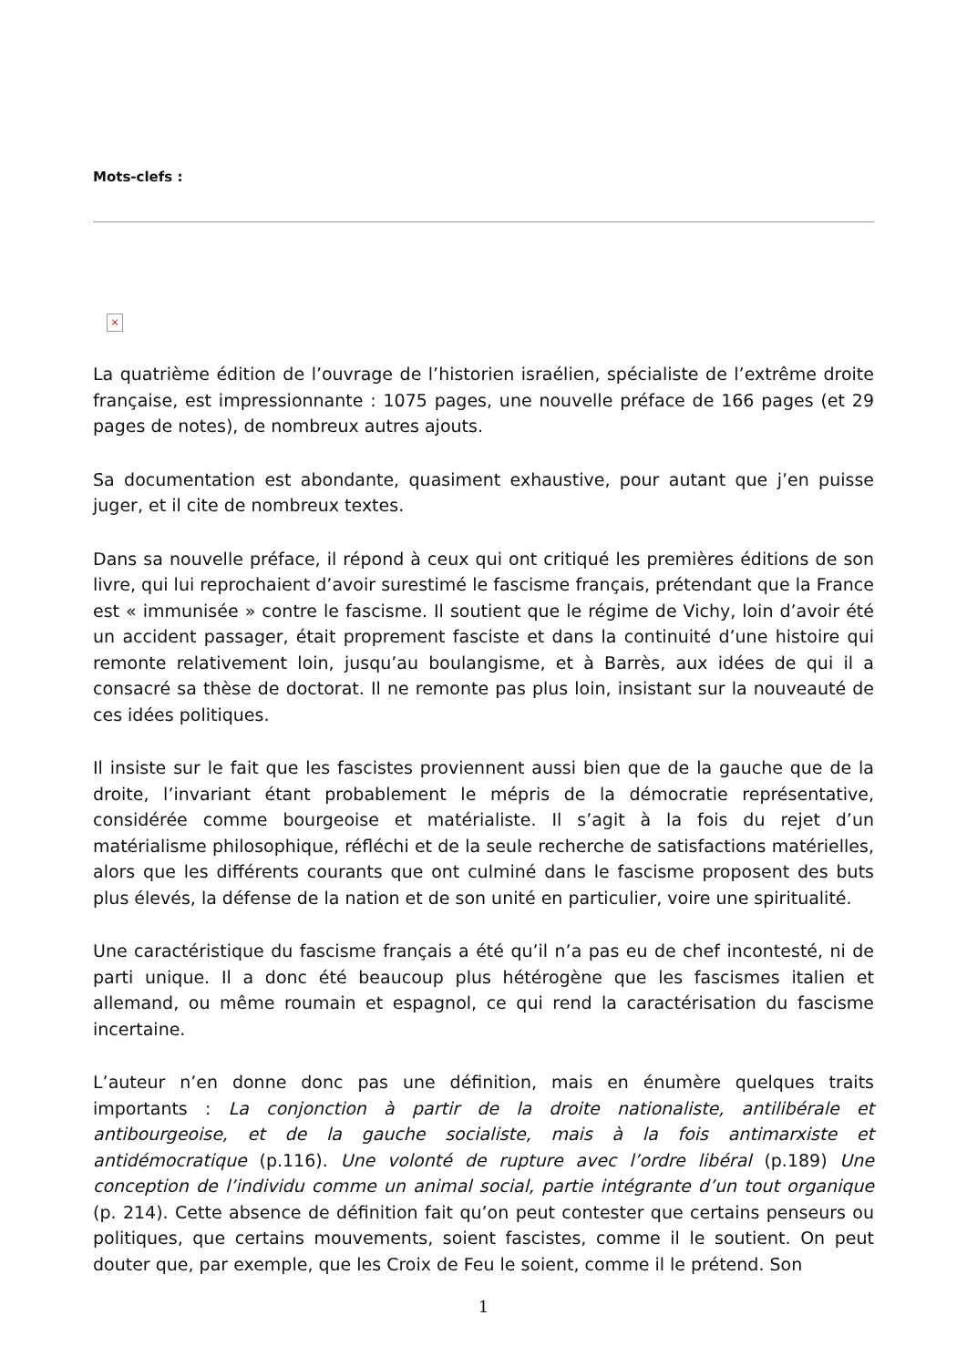Mots-clefs :
×
La quatrième édition de l’ouvrage de l’historien israélien, spécialiste de l’extrême droite française, est impressionnante : 1075 pages, une nouvelle préface de 166 pages (et 29 pages de notes), de nombreux autres ajouts.
Sa documentation est abondante, quasiment exhaustive, pour autant que j’en puisse juger, et il cite de nombreux textes.
Dans sa nouvelle préface, il répond à ceux qui ont critiqué les premières éditions de son livre, qui lui reprochaient d’avoir surestimé le fascisme français, prétendant que la France est « immunisée » contre le fascisme. Il soutient que le régime de Vichy, loin d’avoir été un accident passager, était proprement fasciste et dans la continuité d’une histoire qui remonte relativement loin, jusqu’au boulangisme, et à Barrès, aux idées de qui il a consacré sa thèse de doctorat. Il ne remonte pas plus loin, insistant sur la nouveauté de ces idées politiques.
Il insiste sur le fait que les fascistes proviennent aussi bien que de la gauche que de la droite, l’invariant étant probablement le mépris de la démocratie représentative, considérée comme bourgeoise et matérialiste. Il s’agit à la fois du rejet d’un matérialisme philosophique, réfléchi et de la seule recherche de satisfactions matérielles, alors que les différents courants que ont culminé dans le fascisme proposent des buts plus élevés, la défense de la nation et de son unité en particulier, voire une spiritualité.
Une caractéristique du fascisme français a été qu’il n’a pas eu de chef incontesté, ni de parti unique. Il a donc été beaucoup plus hétérogène que les fascismes italien et allemand, ou même roumain et espagnol, ce qui rend la caractérisation du fascisme incertaine.
L’auteur n’en donne donc pas une définition, mais en énumère quelques traits importants : La conjonction à partir de la droite nationaliste, antilibérale et antibourgeoise, et de la gauche socialiste, mais à la fois antimarxiste et antidémocratique (p.116). Une volonté de rupture avec l’ordre libéral (p.189) Une conception de l’individu comme un animal social, partie intégrante d’un tout organique (p. 214). Cette absence de définition fait qu’on peut contester que certains penseurs ou politiques, que certains mouvements, soient fascistes, comme il le soutient. On peut douter que, par exemple, que les Croix de Feu le soient, comme il le prétend. Son
1